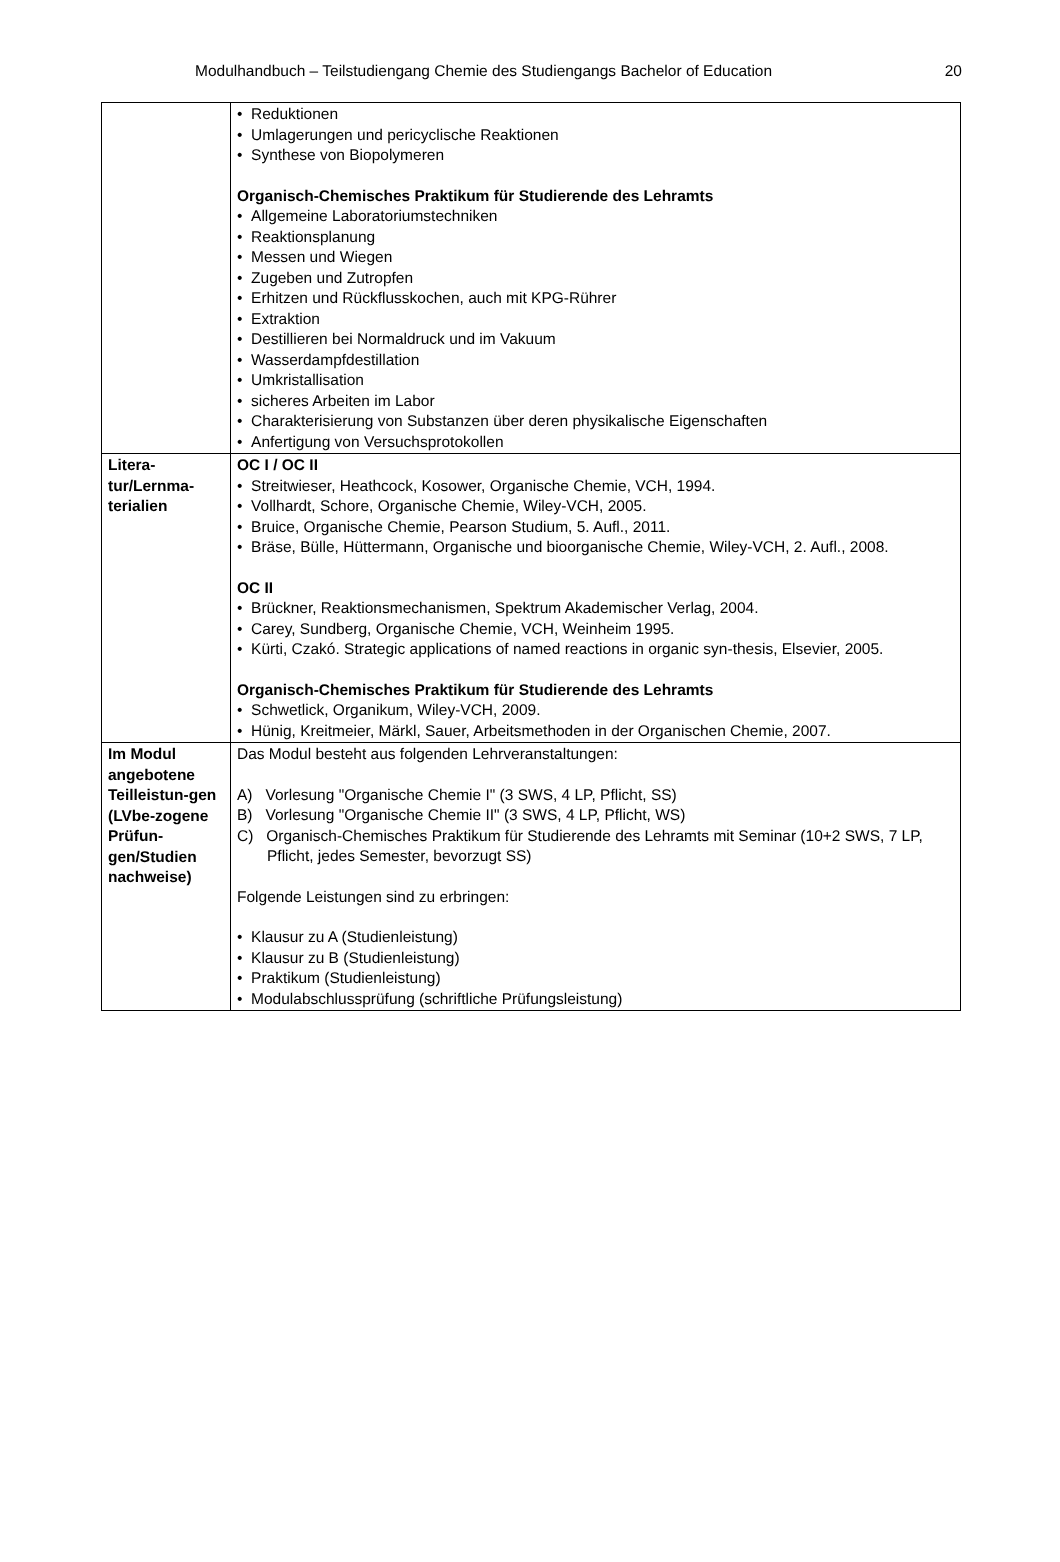Modulhandbuch – Teilstudiengang Chemie des Studiengangs Bachelor of Education 20
| | • Reduktionen • Umlagerungen und pericyclische Reaktionen • Synthese von Biopolymeren Organisch-Chemisches Praktikum für Studierende des Lehramts • Allgemeine Laboratoriumstechniken • Reaktionsplanung • Messen und Wiegen • Zugeben und Zutropfen • Erhitzen und Rückflusskochen, auch mit KPG-Rührer • Extraktion • Destillieren bei Normaldruck und im Vakuum • Wasserdampfdestillation • Umkristallisation • sicheres Arbeiten im Labor • Charakterisierung von Substanzen über deren physikalische Eigenschaften • Anfertigung von Versuchsprotokollen |
| Litera- tur/Lernma- terialien | OC I / OC II • Streitwieser, Heathcock, Kosower, Organische Chemie, VCH, 1994. • Vollhardt, Schore, Organische Chemie, Wiley-VCH, 2005. • Bruice, Organische Chemie, Pearson Studium, 5. Aufl., 2011. • Bräse, Bülle, Hüttermann, Organische und bioorganische Chemie, Wiley-VCH, 2. Aufl., 2008. OC II • Brückner, Reaktionsmechanismen, Spektrum Akademischer Verlag, 2004. • Carey, Sundberg, Organische Chemie, VCH, Weinheim 1995. • Kürti, Czakó. Strategic applications of named reactions in organic syn-thesis, Elsevier, 2005. Organisch-Chemisches Praktikum für Studierende des Lehramts • Schwetlick, Organikum, Wiley-VCH, 2009. • Hünig, Kreitmeier, Märkl, Sauer, Arbeitsmethoden in der Organischen Chemie, 2007. |
| Im Modul angebotene Teilleistun-gen (LVbe-zogene Prüfun-gen/Studien nachweise) | Das Modul besteht aus folgenden Lehrveranstaltungen: A) Vorlesung "Organische Chemie I" (3 SWS, 4 LP, Pflicht, SS) B) Vorlesung "Organische Chemie II" (3 SWS, 4 LP, Pflicht, WS) C) Organisch-Chemisches Praktikum für Studierende des Lehramts mit Seminar (10+2 SWS, 7 LP, Pflicht, jedes Semester, bevorzugt SS) Folgende Leistungen sind zu erbringen: • Klausur zu A (Studienleistung) • Klausur zu B (Studienleistung) • Praktikum (Studienleistung) • Modulabschlussprüfung (schriftliche Prüfungsleistung) |